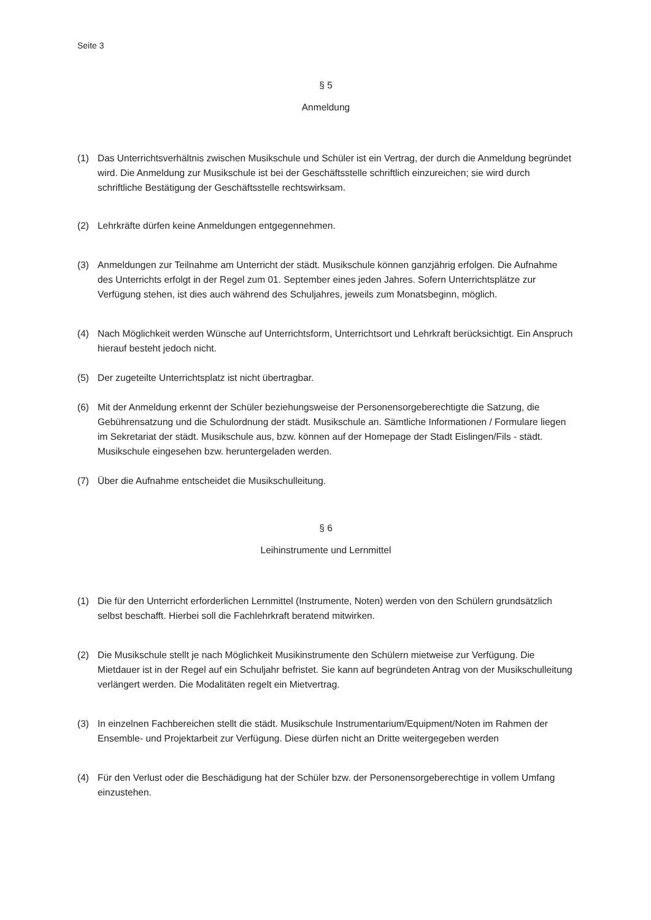Seite 3
§ 5
Anmeldung
(1) Das Unterrichtsverhältnis zwischen Musikschule und Schüler ist ein Vertrag, der durch die Anmeldung begründet wird. Die Anmeldung zur Musikschule ist bei der Geschäftsstelle schriftlich einzureichen; sie wird durch schriftliche Bestätigung der Geschäftsstelle rechtswirksam.
(2) Lehrkräfte dürfen keine Anmeldungen entgegennehmen.
(3) Anmeldungen zur Teilnahme am Unterricht der städt. Musikschule können ganzjährig erfolgen. Die Aufnahme des Unterrichts erfolgt in der Regel zum 01. September eines jeden Jahres. Sofern Unterrichtsplätze zur Verfügung stehen, ist dies auch während des Schuljahres, jeweils zum Monatsbeginn, möglich.
(4) Nach Möglichkeit werden Wünsche auf Unterrichtsform, Unterrichtsort und Lehrkraft berücksichtigt. Ein Anspruch hierauf besteht jedoch nicht.
(5) Der zugeteilte Unterrichtsplatz ist nicht übertragbar.
(6) Mit der Anmeldung erkennt der Schüler beziehungsweise der Personensorgeberechtigte die Satzung, die Gebührensatzung und die Schulordnung der städt. Musikschule an. Sämtliche Informationen / Formulare liegen im Sekretariat der städt. Musikschule aus, bzw. können auf der Homepage der Stadt Eislingen/Fils - städt. Musikschule eingesehen bzw. heruntergeladen werden.
(7) Über die Aufnahme entscheidet die Musikschulleitung.
§ 6
Leihinstrumente und Lernmittel
(1) Die für den Unterricht erforderlichen Lernmittel (Instrumente, Noten) werden von den Schülern grundsätzlich selbst beschafft. Hierbei soll die Fachlehrkraft beratend mitwirken.
(2) Die Musikschule stellt je nach Möglichkeit Musikinstrumente den Schülern mietweise zur Verfügung. Die Mietdauer ist in der Regel auf ein Schuljahr befristet. Sie kann auf begründeten Antrag von der Musikschulleitung verlängert werden. Die Modalitäten regelt ein Mietvertrag.
(3) In einzelnen Fachbereichen stellt die städt. Musikschule Instrumentarium/Equipment/Noten im Rahmen der Ensemble- und Projektarbeit zur Verfügung. Diese dürfen nicht an Dritte weitergegeben werden
(4) Für den Verlust oder die Beschädigung hat der Schüler bzw. der Personensorgeberechtige in vollem Umfang einzustehen.